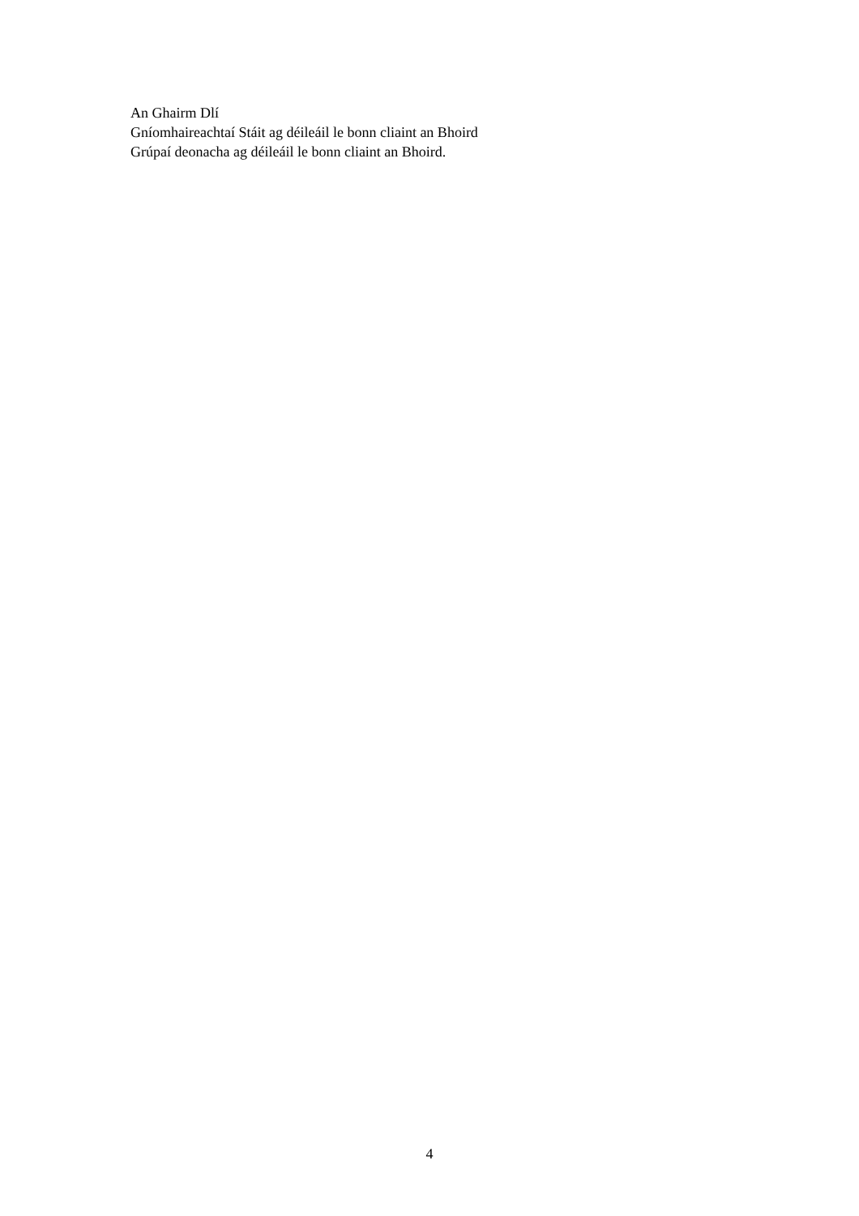An Ghairm Dlí
Gníomhaireachtaí Stáit ag déileáil le bonn cliaint an Bhoird
Grúpaí deonacha ag déileáil le bonn cliaint an Bhoird.
4